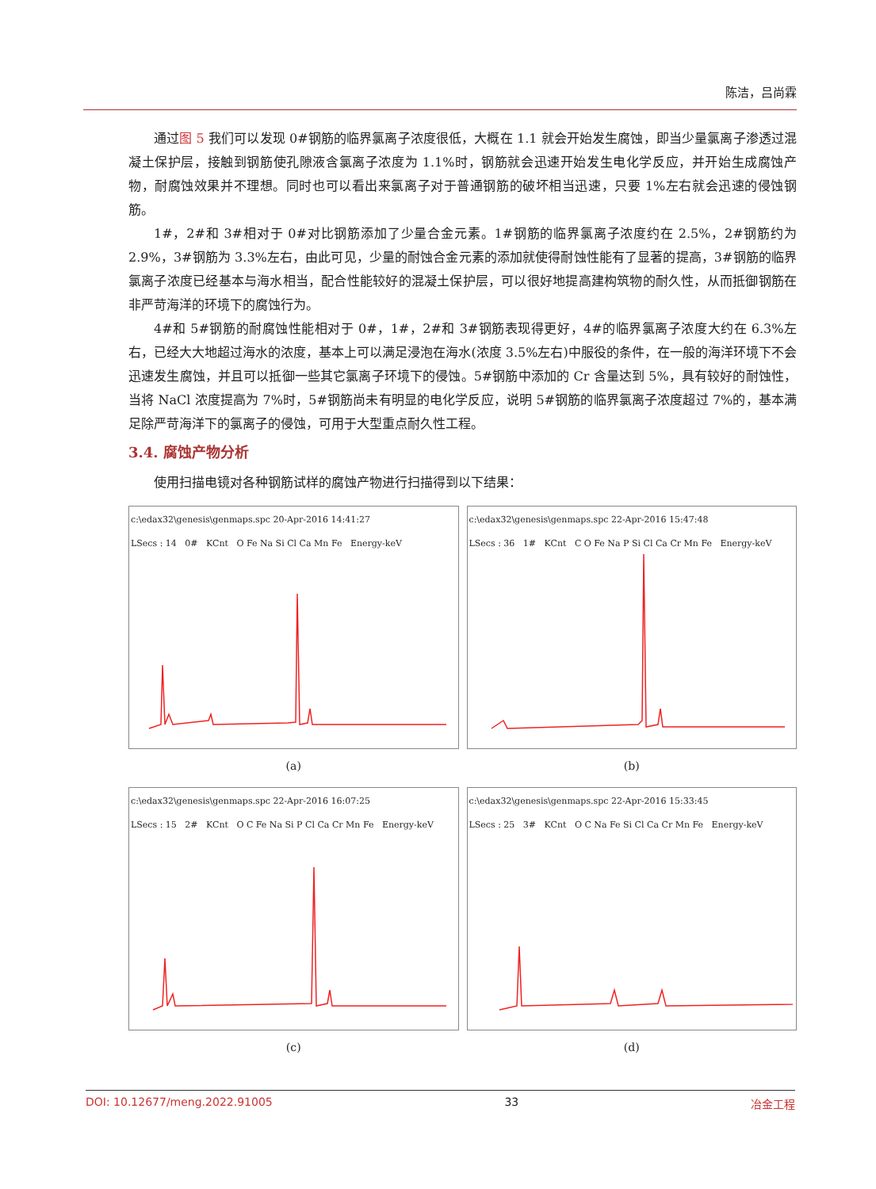陈洁，吕尚霖
通过图 5 我们可以发现 0#钢筋的临界氯离子浓度很低，大概在 1.1 就会开始发生腐蚀，即当少量氯离子渗透过混凝土保护层，接触到钢筋使孔隙液含氯离子浓度为 1.1%时，钢筋就会迅速开始发生电化学反应，并开始生成腐蚀产物，耐腐蚀效果并不理想。同时也可以看出来氯离子对于普通钢筋的破坏相当迅速，只要 1%左右就会迅速的侵蚀钢筋。
1#，2#和 3#相对于 0#对比钢筋添加了少量合金元素。1#钢筋的临界氯离子浓度约在 2.5%，2#钢筋约为 2.9%，3#钢筋为 3.3%左右，由此可见，少量的耐蚀合金元素的添加就使得耐蚀性能有了显著的提高，3#钢筋的临界氯离子浓度已经基本与海水相当，配合性能较好的混凝土保护层，可以很好地提高建构筑物的耐久性，从而抵御钢筋在非严苛海洋的环境下的腐蚀行为。
4#和 5#钢筋的耐腐蚀性能相对于 0#，1#，2#和 3#钢筋表现得更好，4#的临界氯离子浓度大约在 6.3%左右，已经大大地超过海水的浓度，基本上可以满足浸泡在海水(浓度 3.5%左右)中服役的条件，在一般的海洋环境下不会迅速发生腐蚀，并且可以抵御一些其它氯离子环境下的侵蚀。5#钢筋中添加的 Cr 含量达到 5%，具有较好的耐蚀性，当将 NaCl 浓度提高为 7%时，5#钢筋尚未有明显的电化学反应，说明 5#钢筋的临界氯离子浓度超过 7%的，基本满足除严苛海洋下的氯离子的侵蚀，可用于大型重点耐久性工程。
3.4. 腐蚀产物分析
使用扫描电镜对各种钢筋试样的腐蚀产物进行扫描得到以下结果：
c:\edax32\genesis\genmaps.spc 20-Apr-2016 14:41:27
LSecs : 14 0# KCnt O Fe Na Si Cl Ca Mn Fe Energy-keV
(a)
c:\edax32\genesis\genmaps.spc 22-Apr-2016 15:47:48
LSecs : 36 1# KCnt C O Fe Na P Si Cl Ca Cr Mn Fe Energy-keV
(b)
c:\edax32\genesis\genmaps.spc 22-Apr-2016 16:07:25
LSecs : 15 2# KCnt O C Fe Na Si P Cl Ca Cr Mn Fe Energy-keV
(c)
c:\edax32\genesis\genmaps.spc 22-Apr-2016 15:33:45
LSecs : 25 3# KCnt O C Na Fe Si Cl Ca Cr Mn Fe Energy-keV
(d)
DOI: 10.12677/meng.2022.91005 33 冶金工程